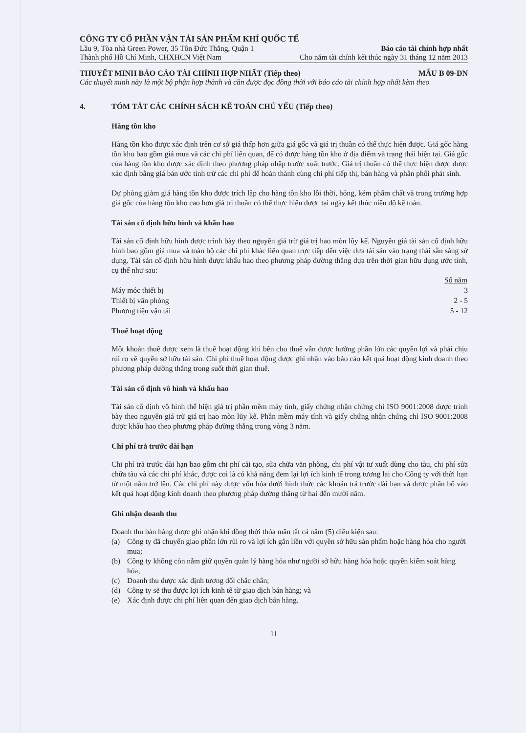CÔNG TY CỔ PHẦN VẬN TẢI SẢN PHẨM KHÍ QUỐC TẾ
Lầu 9, Tòa nhà Green Power, 35 Tôn Đức Thắng, Quận 1 Báo cáo tài chính hợp nhất
Thành phố Hồ Chí Minh, CHXHCN Việt Nam Cho năm tài chính kết thúc ngày 31 tháng 12 năm 2013
THUYẾT MINH BÁO CÁO TÀI CHÍNH HỢP NHẤT (Tiếp theo) MẪU B 09-DN
Các thuyết minh này là một bộ phận hợp thành và cần được đọc đồng thời với báo cáo tài chính hợp nhất kèm theo
4. TÓM TẮT CÁC CHÍNH SÁCH KẾ TOÁN CHỦ YẾU (Tiếp theo)
Hàng tồn kho
Hàng tồn kho được xác định trên cơ sở giá thấp hơn giữa giá gốc và giá trị thuần có thể thực hiện được. Giá gốc hàng tồn kho bao gồm giá mua và các chi phí liên quan, để có được hàng tồn kho ở địa điểm và trạng thái hiện tại. Giá gốc của hàng tồn kho được xác định theo phương pháp nhập trước xuất trước. Giá trị thuần có thể thực hiện được được xác định bằng giá bán ước tính trừ các chi phí để hoàn thành cùng chi phí tiếp thị, bán hàng và phân phối phát sinh.
Dự phòng giảm giá hàng tồn kho được trích lập cho hàng tồn kho lỗi thời, hỏng, kém phẩm chất và trong trường hợp giá gốc của hàng tồn kho cao hơn giá trị thuần có thể thực hiện được tại ngày kết thúc niên độ kế toán.
Tài sản cố định hữu hình và khấu hao
Tài sản cố định hữu hình được trình bày theo nguyên giá trừ giá trị hao mòn lũy kế. Nguyên giá tài sản cố định hữu hình bao gồm giá mua và toàn bộ các chi phí khác liên quan trực tiếp đến việc đưa tài sản vào trạng thái sẵn sàng sử dụng. Tài sản cố định hữu hình được khấu hao theo phương pháp đường thẳng dựa trên thời gian hữu dụng ước tính, cụ thể như sau:
| | Số năm |
| --- | --- |
| Máy móc thiết bị | 3 |
| Thiết bị văn phòng | 2 - 5 |
| Phương tiện vận tải | 5 - 12 |
Thuê hoạt động
Một khoản thuê được xem là thuê hoạt động khi bên cho thuê vẫn được hưởng phần lớn các quyền lợi và phải chịu rủi ro về quyền sở hữu tài sản. Chi phí thuê hoạt động được ghi nhận vào báo cáo kết quả hoạt động kinh doanh theo phương pháp đường thẳng trong suốt thời gian thuê.
Tài sản cố định vô hình và khấu hao
Tài sản cố định vô hình thể hiện giá trị phần mềm máy tính, giấy chứng nhận chứng chỉ ISO 9001:2008 được trình bày theo nguyên giá trừ giá trị hao mòn lũy kế. Phần mềm máy tính và giấy chứng nhận chứng chỉ ISO 9001:2008 được khấu hao theo phương pháp đường thẳng trong vòng 3 năm.
Chi phí trả trước dài hạn
Chi phí trả trước dài hạn bao gồm chi phí cải tạo, sửa chữa văn phòng, chi phí vật tư xuất dùng cho tàu, chi phí sửa chữa tàu và các chi phí khác, được coi là có khả năng đem lại lợi ích kinh tế trong tương lai cho Công ty với thời hạn từ một năm trở lên. Các chi phí này được vốn hóa dưới hình thức các khoản trả trước dài hạn và được phân bổ vào kết quả hoạt động kinh doanh theo phương pháp đường thẳng từ hai đến mười năm.
Ghi nhận doanh thu
Doanh thu bán hàng được ghi nhận khi đồng thời thỏa mãn tất cả năm (5) điều kiện sau:
(a) Công ty đã chuyển giao phần lớn rủi ro và lợi ích gắn liền với quyền sở hữu sản phẩm hoặc hàng hóa cho người mua;
(b) Công ty không còn nắm giữ quyền quản lý hàng hóa như người sở hữu hàng hóa hoặc quyền kiểm soát hàng hóa;
(c) Doanh thu được xác định tương đối chắc chắn;
(d) Công ty sẽ thu được lợi ích kinh tế từ giao dịch bán hàng; và
(e) Xác định được chi phí liên quan đến giao dịch bán hàng.
11